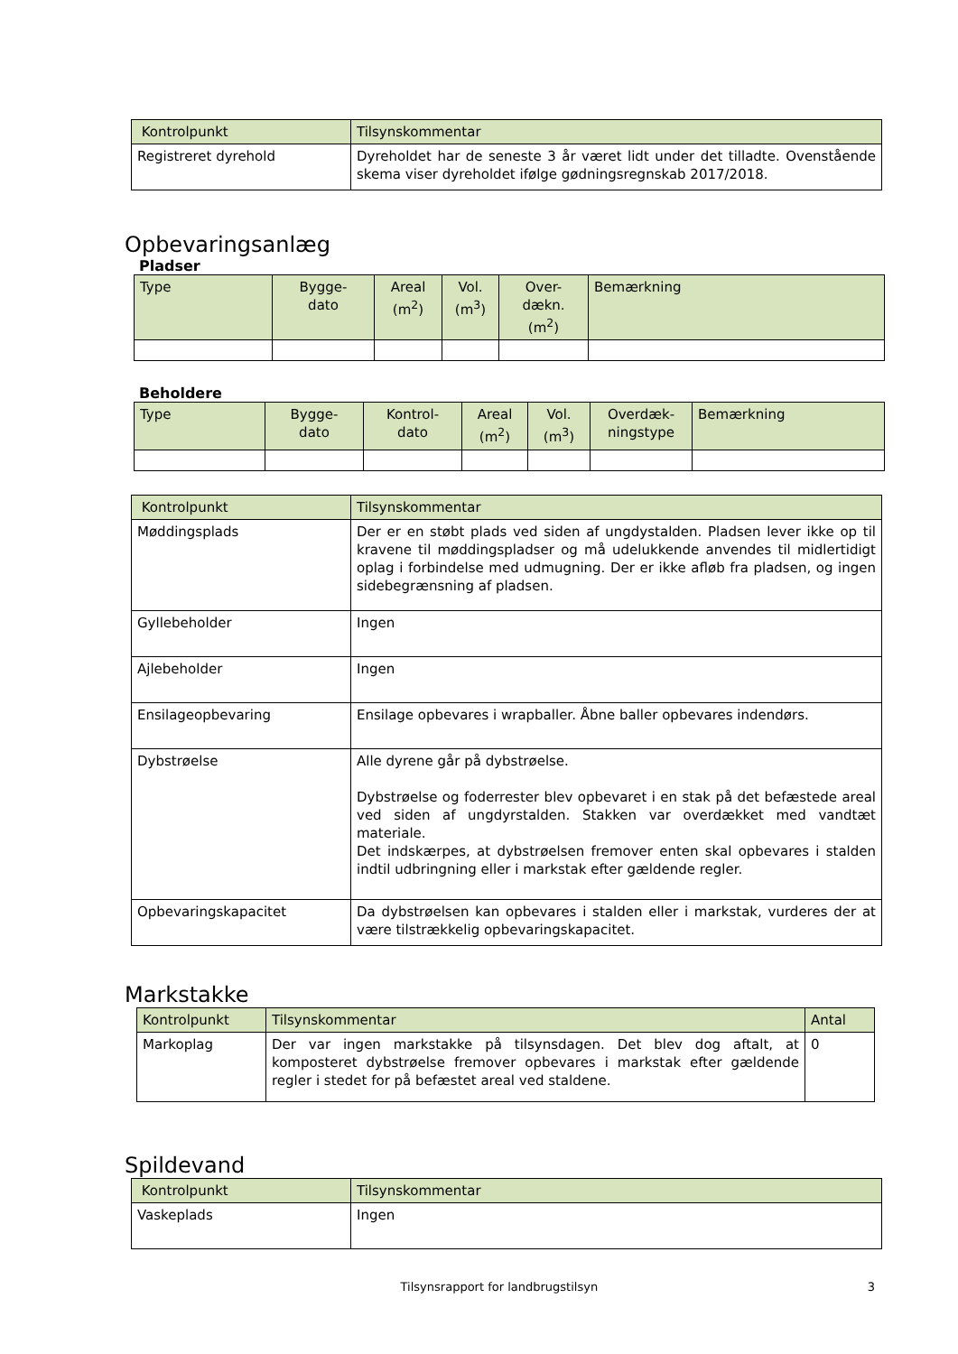| Kontrolpunkt | Tilsynskommentar |
| --- | --- |
| Registreret dyrehold | Dyreholdet har de seneste 3 år været lidt under det tilladte. Ovenstående skema viser dyreholdet ifølge gødningsregnskab 2017/2018. |
Opbevaringsanlæg
Pladser
| Type | Bygge- dato | Areal (m<sup>2</sup>) | Vol. (m<sup>3</sup>) | Over- dækn. (m<sup>2</sup>) | Bemærkning |
| --- | --- | --- | --- | --- | --- |
Beholdere
| Type | Bygge- dato | Kontrol- dato | Areal (m<sup>2</sup>) | Vol. (m<sup>3</sup>) | Overdæk- ningstype | Bemærkning |
| --- | --- | --- | --- | --- | --- | --- |
| Kontrolpunkt | Tilsynskommentar |
| --- | --- |
| Møddingsplads | Der er en støbt plads ved siden af ungdystalden. Pladsen lever ikke op til kravene til møddingspladser og må udelukkende anvendes til midlertidigt oplag i forbindelse med udmugning. Der er ikke afløb fra pladsen, og ingen sidebegrænsning af pladsen. |
| Gyllebeholder | Ingen |
| Ajlebeholder | Ingen |
| Ensilageopbevaring | Ensilage opbevares i wrapballer. Åbne baller opbevares indendørs. |
| Dybstrøelse | Alle dyrene går på dybstrøelse. Dybstrøelse og foderrester blev opbevaret i en stak på det befæstede areal ved siden af ungdyrstalden. Stakken var overdækket med vandtæt materiale. Det indskærpes, at dybstrøelsen fremover enten skal opbevares i stalden indtil udbringning eller i markstak efter gældende regler. |
| Opbevaringskapacitet | Da dybstrøelsen kan opbevares i stalden eller i markstak, vurderes der at være tilstrækkelig opbevaringskapacitet. |
Markstakke
| Kontrolpunkt | Tilsynskommentar | Antal |
| --- | --- | --- |
| Markoplag | Der var ingen markstakke på tilsynsdagen. Det blev dog aftalt, at komposteret dybstrøelse fremover opbevares i markstak efter gældende regler i stedet for på befæstet areal ved staldene. | 0 |
Spildevand
| Kontrolpunkt | Tilsynskommentar |
| --- | --- |
| Vaskeplads | Ingen |
Tilsynsrapport for landbrugstilsyn 3